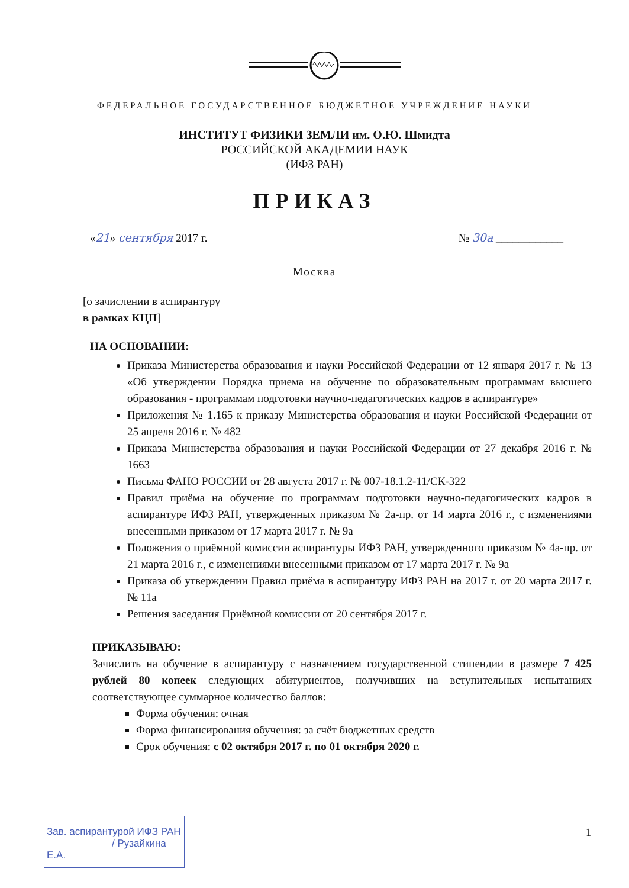ФЕДЕРАЛЬНОЕ ГОСУДАРСТВЕННОЕ БЮДЖЕТНОЕ УЧРЕЖДЕНИЕ НАУКИ
ИНСТИТУТ ФИЗИКИ ЗЕМЛИ им. О.Ю. Шмидта
РОССИЙСКОЙ АКАДЕМИИ НАУК
(ИФЗ РАН)
ПРИКАЗ
«21» сентября 2017 г. № 30а ____________
Москва
[о зачислении в аспирантуру
в рамках КЦП]
НА ОСНОВАНИИ:
Приказа Министерства образования и науки Российской Федерации от 12 января 2017 г. № 13 «Об утверждении Порядка приема на обучение по образовательным программам высшего образования - программам подготовки научно-педагогических кадров в аспирантуре»
Приложения № 1.165 к приказу Министерства образования и науки Российской Федерации от 25 апреля 2016 г. № 482
Приказа Министерства образования и науки Российской Федерации от 27 декабря 2016 г. № 1663
Письма ФАНО РОССИИ от 28 августа 2017 г. № 007-18.1.2-11/СК-322
Правил приёма на обучение по программам подготовки научно-педагогических кадров в аспирантуре ИФЗ РАН, утвержденных приказом № 2а-пр. от 14 марта 2016 г., с изменениями внесенными приказом от 17 марта 2017 г. № 9а
Положения о приёмной комиссии аспирантуры ИФЗ РАН, утвержденного приказом № 4а-пр. от 21 марта 2016 г., с изменениями внесенными приказом от 17 марта 2017 г. № 9а
Приказа об утверждении Правил приёма в аспирантуру ИФЗ РАН на 2017 г. от 20 марта 2017 г. № 11а
Решения заседания Приёмной комиссии от 20 сентября 2017 г.
ПРИКАЗЫВАЮ:
Зачислить на обучение в аспирантуру с назначением государственной стипендии в размере 7 425 рублей 80 копеек следующих абитуриентов, получивших на вступительных испытаниях соответствующее суммарное количество баллов:
Форма обучения: очная
Форма финансирования обучения: за счёт бюджетных средств
Срок обучения: с 02 октября 2017 г. по 01 октября 2020 г.
Зав. аспирантурой ИФЗ РАН
/ Рузайкина Е.А.
1